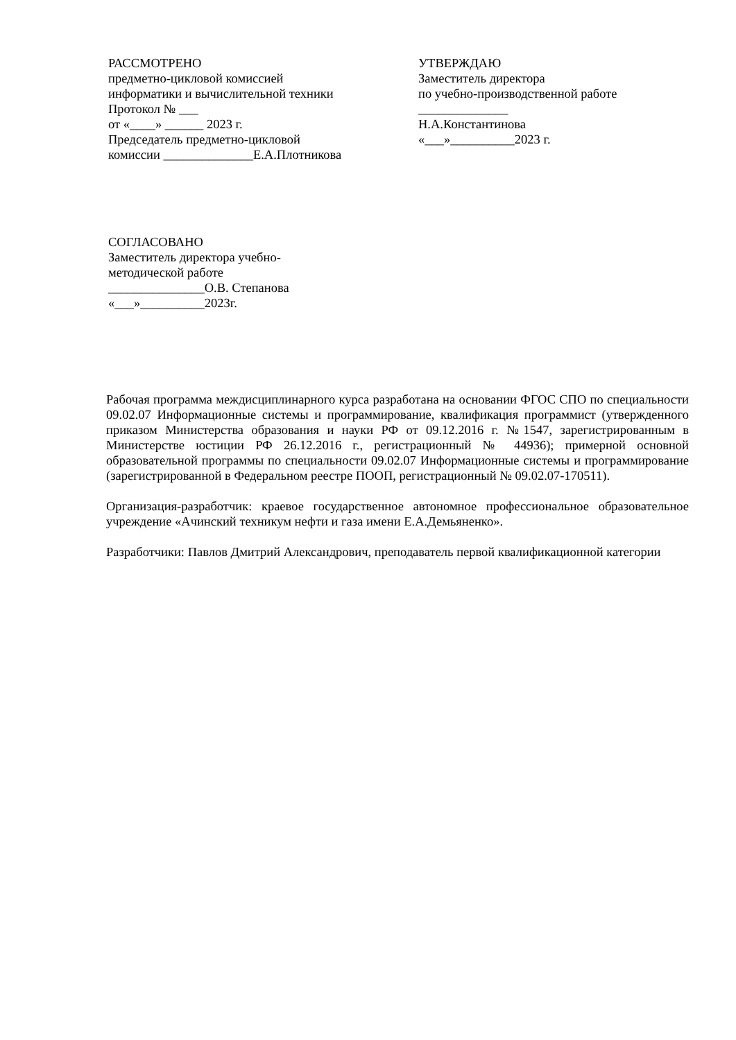РАССМОТРЕНО
предметно-цикловой комиссией
информатики и вычислительной техники
Протокол № ___
от «____» ______ 2023 г.
Председатель предметно-цикловой
комиссии ______________Е.А.Плотникова
УТВЕРЖДАЮ
Заместитель директора
по учебно-производственной работе
______________
Н.А.Константинова
«___»__________2023 г.
СОГЛАСОВАНО
Заместитель директора учебно-методической работе
_______________О.В. Степанова
«___»__________2023г.
Рабочая программа междисциплинарного курса разработана на основании ФГОС СПО по специальности 09.02.07 Информационные системы и программирование, квалификация программист (утвержденного приказом Министерства образования и науки РФ от 09.12.2016 г. №1547, зарегистрированным в Министерстве юстиции РФ 26.12.2016 г., регистрационный № 44936); примерной основной образовательной программы по специальности 09.02.07 Информационные системы и программирование (зарегистрированной в Федеральном реестре ПООП, регистрационный № 09.02.07-170511).
Организация-разработчик: краевое государственное автономное профессиональное образовательное учреждение «Ачинский техникум нефти и газа имени Е.А.Демьяненко».
Разработчики: Павлов Дмитрий Александрович, преподаватель первой квалификационной категории